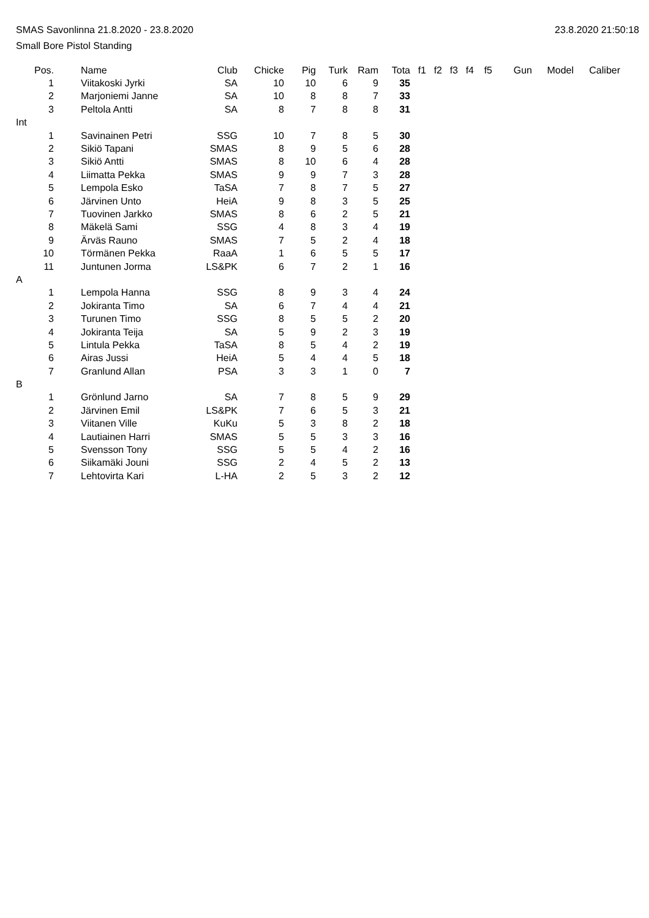SMAS Savonlinna 21.8.2020 - 23.8.2020 23.8.2020 21:50:18
Small Bore Pistol Standing
| Pos. | | Name | Club | Chicke | Pig | Turk | Ram | Tota | f1 | f2 | f3 | f4 | f5 | Gun | Model | Caliber |
| --- | --- | --- | --- | --- | --- | --- | --- | --- | --- | --- | --- | --- | --- | --- | --- | --- |
| 1 | | Viitakoski Jyrki | SA | 10 | 10 | 6 | 9 | 35 | | | | | | | | |
| 2 | | Marjoniemi Janne | SA | 10 | 8 | 8 | 7 | 33 | | | | | | | | |
| 3 | | Peltola Antti | SA | 8 | 7 | 8 | 8 | 31 | | | | | | | | |
| Int | | | | | | | | | | | | | | | | |
| 1 | | Savinainen Petri | SSG | 10 | 7 | 8 | 5 | 30 | | | | | | | | |
| 2 | | Sikiö Tapani | SMAS | 8 | 9 | 5 | 6 | 28 | | | | | | | | |
| 3 | | Sikiö Antti | SMAS | 8 | 10 | 6 | 4 | 28 | | | | | | | | |
| 4 | | Liimatta Pekka | SMAS | 9 | 9 | 7 | 3 | 28 | | | | | | | | |
| 5 | | Lempola Esko | TaSA | 7 | 8 | 7 | 5 | 27 | | | | | | | | |
| 6 | | Järvinen Unto | HeiA | 9 | 8 | 3 | 5 | 25 | | | | | | | | |
| 7 | | Tuovinen Jarkko | SMAS | 8 | 6 | 2 | 5 | 21 | | | | | | | | |
| 8 | | Mäkelä Sami | SSG | 4 | 8 | 3 | 4 | 19 | | | | | | | | |
| 9 | | Ärväs Rauno | SMAS | 7 | 5 | 2 | 4 | 18 | | | | | | | | |
| 10 | | Törmänen Pekka | RaaA | 1 | 6 | 5 | 5 | 17 | | | | | | | | |
| 11 | | Juntunen Jorma | LS&PK | 6 | 7 | 2 | 1 | 16 | | | | | | | | |
| A | | | | | | | | | | | | | | | | |
| 1 | | Lempola Hanna | SSG | 8 | 9 | 3 | 4 | 24 | | | | | | | | |
| 2 | | Jokiranta Timo | SA | 6 | 7 | 4 | 4 | 21 | | | | | | | | |
| 3 | | Turunen Timo | SSG | 8 | 5 | 5 | 2 | 20 | | | | | | | | |
| 4 | | Jokiranta Teija | SA | 5 | 9 | 2 | 3 | 19 | | | | | | | | |
| 5 | | Lintula Pekka | TaSA | 8 | 5 | 4 | 2 | 19 | | | | | | | | |
| 6 | | Airas Jussi | HeiA | 5 | 4 | 4 | 5 | 18 | | | | | | | | |
| 7 | | Granlund Allan | PSA | 3 | 3 | 1 | 0 | 7 | | | | | | | | |
| B | | | | | | | | | | | | | | | | |
| 1 | | Grönlund Jarno | SA | 7 | 8 | 5 | 9 | 29 | | | | | | | | |
| 2 | | Järvinen Emil | LS&PK | 7 | 6 | 5 | 3 | 21 | | | | | | | | |
| 3 | | Viitanen Ville | KuKu | 5 | 3 | 8 | 2 | 18 | | | | | | | | |
| 4 | | Lautiainen Harri | SMAS | 5 | 5 | 3 | 3 | 16 | | | | | | | | |
| 5 | | Svensson Tony | SSG | 5 | 5 | 4 | 2 | 16 | | | | | | | | |
| 6 | | Siikamäki Jouni | SSG | 2 | 4 | 5 | 2 | 13 | | | | | | | | |
| 7 | | Lehtovirta Kari | L-HA | 2 | 5 | 3 | 2 | 12 | | | | | | | | |